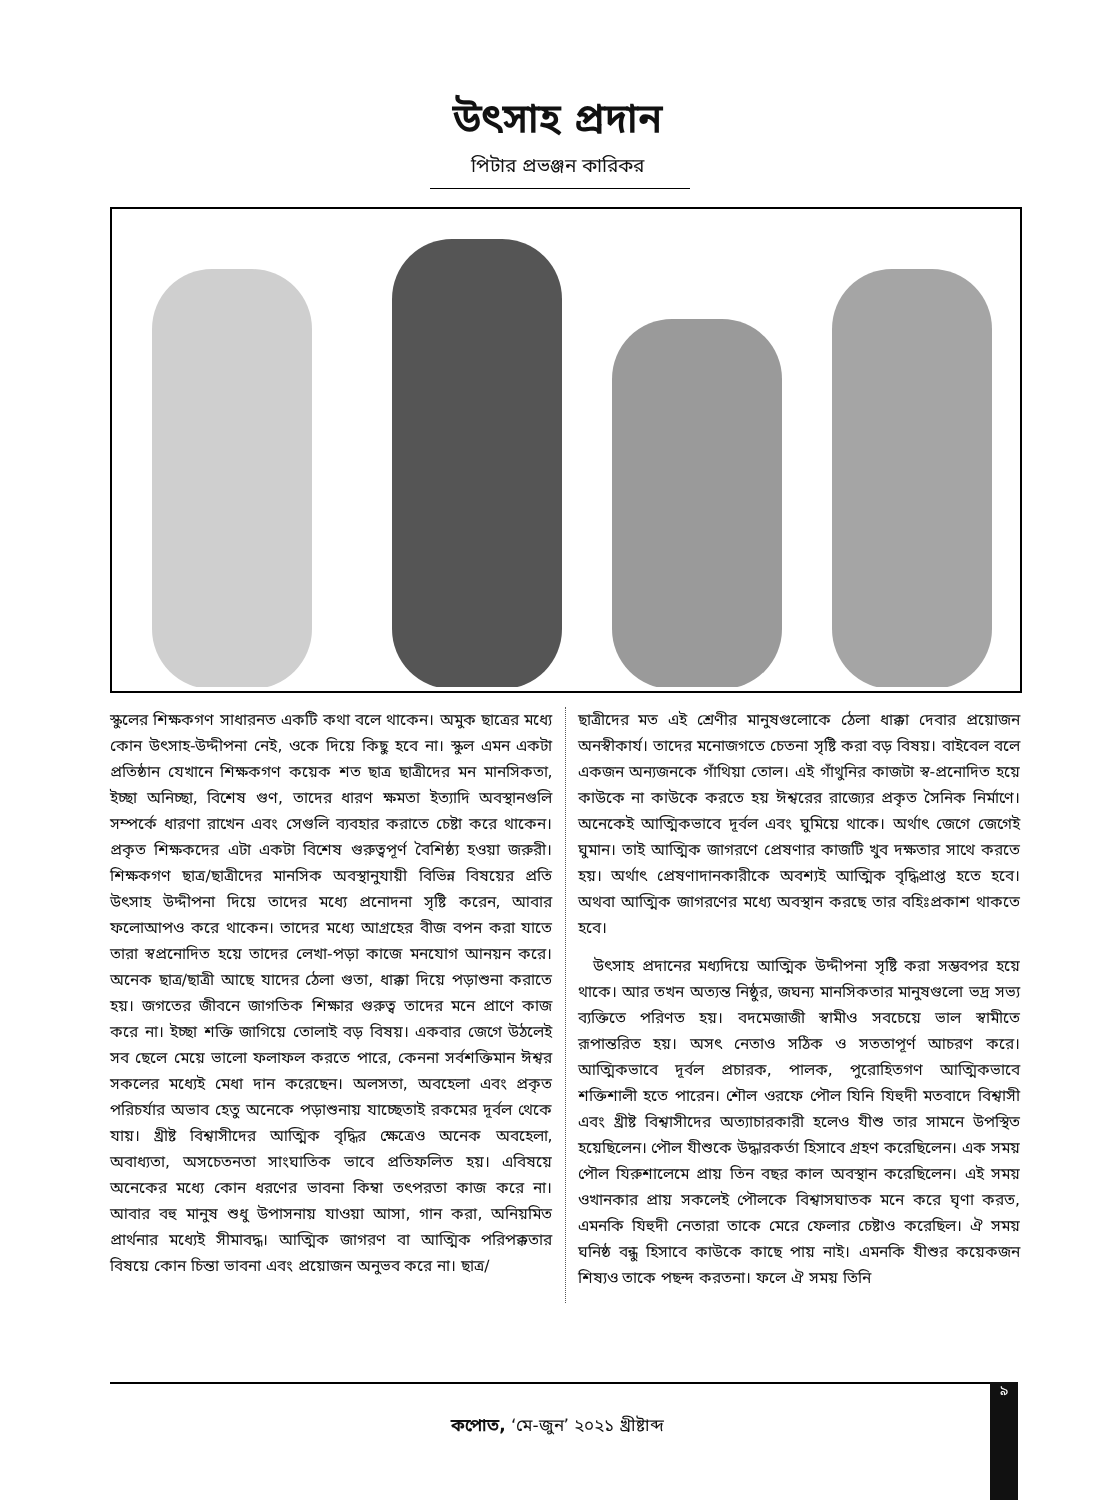উৎসাহ প্রদান
পিটার প্রভঞ্জন কারিকর
স্কুলের শিক্ষকগণ সাধারনত একটি কথা বলে থাকেন। অমুক ছাত্রের মধ্যে কোন উৎসাহ-উদ্দীপনা নেই, ওকে দিয়ে কিছু হবে না। স্কুল এমন একটা প্রতিষ্ঠান যেখানে শিক্ষকগণ কয়েক শত ছাত্র ছাত্রীদের মন মানসিকতা, ইচ্ছা অনিচ্ছা, বিশেষ গুণ, তাদের ধারণ ক্ষমতা ইত্যাদি অবস্থানগুলি সম্পর্কে ধারণা রাখেন এবং সেগুলি ব্যবহার করাতে চেষ্টা করে থাকেন। প্রকৃত শিক্ষকদের এটা একটা বিশেষ গুরুত্বপূর্ণ বৈশিষ্ঠ্য হওয়া জরুরী। শিক্ষকগণ ছাত্র/ছাত্রীদের মানসিক অবস্থানুযায়ী বিভিন্ন বিষয়ের প্রতি উৎসাহ উদ্দীপনা দিয়ে তাদের মধ্যে প্রনোদনা সৃষ্টি করেন, আবার ফলোআপও করে থাকেন। তাদের মধ্যে আগ্রহের বীজ বপন করা যাতে তারা স্বপ্রনোদিত হয়ে তাদের লেখা-পড়া কাজে মনযোগ আনয়ন করে। অনেক ছাত্র/ছাত্রী আছে যাদের ঠেলা গুতা, ধাক্কা দিয়ে পড়াশুনা করাতে হয়। জগতের জীবনে জাগতিক শিক্ষার গুরুত্ব তাদের মনে প্রাণে কাজ করে না। ইচ্ছা শক্তি জাগিয়ে তোলাই বড় বিষয়। একবার জেগে উঠলেই সব ছেলে মেয়ে ভালো ফলাফল করতে পারে, কেননা সর্বশক্তিমান ঈশ্বর সকলের মধ্যেই মেধা দান করেছেন। অলসতা, অবহেলা এবং প্রকৃত পরিচর্যার অভাব হেতু অনেকে পড়াশুনায় যাচ্ছেতাই রকমের দূর্বল থেকে যায়। খ্রীষ্ট বিশ্বাসীদের আত্মিক বৃদ্ধির ক্ষেত্রেও অনেক অবহেলা, অবাধ্যতা, অসচেতনতা সাংঘাতিক ভাবে প্রতিফলিত হয়। এবিষয়ে অনেকের মধ্যে কোন ধরণের ভাবনা কিম্বা তৎপরতা কাজ করে না। আবার বহু মানুষ শুধু উপাসনায় যাওয়া আসা, গান করা, অনিয়মিত প্রার্থনার মধ্যেই সীমাবদ্ধ। আত্মিক জাগরণ বা আত্মিক পরিপক্কতার বিষয়ে কোন চিন্তা ভাবনা এবং প্রয়োজন অনুভব করে না। ছাত্র/
ছাত্রীদের মত এই শ্রেণীর মানুষগুলোকে ঠেলা ধাক্কা দেবার প্রয়োজন অনস্বীকার্য। তাদের মনোজগতে চেতনা সৃষ্টি করা বড় বিষয়। বাইবেল বলে একজন অন্যজনকে গাঁথিয়া তোল। এই গাঁথুনির কাজটা স্ব-প্রনোদিত হয়ে কাউকে না কাউকে করতে হয় ঈশ্বরের রাজ্যের প্রকৃত সৈনিক নির্মাণে। অনেকেই আত্মিকভাবে দূর্বল এবং ঘুমিয়ে থাকে। অর্থাৎ জেগে জেগেই ঘুমান। তাই আত্মিক জাগরণে প্রেষণার কাজটি খুব দক্ষতার সাথে করতে হয়। অর্থাৎ প্রেষণাদানকারীকে অবশ্যই আত্মিক বৃদ্ধিপ্রাপ্ত হতে হবে। অথবা আত্মিক জাগরণের মধ্যে অবস্থান করছে তার বহিঃপ্রকাশ থাকতে হবে।
উৎসাহ প্রদানের মধ্যদিয়ে আত্মিক উদ্দীপনা সৃষ্টি করা সম্ভবপর হয়ে থাকে। আর তখন অত্যন্ত নিষ্ঠুর, জঘন্য মানসিকতার মানুষগুলো ভদ্র সভ্য ব্যক্তিতে পরিণত হয়। বদমেজাজী স্বামীও সবচেয়ে ভাল স্বামীতে রূপান্তরিত হয়। অসৎ নেতাও সঠিক ও সততাপূর্ণ আচরণ করে। আত্মিকভাবে দূর্বল প্রচারক, পালক, পুরোহিতগণ আত্মিকভাবে শক্তিশালী হতে পারেন। শৌল ওরফে পৌল যিনি যিহুদী মতবাদে বিশ্বাসী এবং খ্রীষ্ট বিশ্বাসীদের অত্যাচারকারী হলেও যীশু তার সামনে উপস্থিত হয়েছিলেন। পৌল যীশুকে উদ্ধারকর্তা হিসাবে গ্রহণ করেছিলেন। এক সময় পৌল যিরুশালেমে প্রায় তিন বছর কাল অবস্থান করেছিলেন। এই সময় ওখানকার প্রায় সকলেই পৌলকে বিশ্বাসঘাতক মনে করে ঘৃণা করত, এমনকি যিহুদী নেতারা তাকে মেরে ফেলার চেষ্টাও করেছিল। ঐ সময় ঘনিষ্ঠ বন্ধু হিসাবে কাউকে কাছে পায় নাই। এমনকি যীশুর কয়েকজন শিষ্যও তাকে পছন্দ করতনা। ফলে ঐ সময় তিনি
৯
কপোত, ‘মে-জুন’ ২০২১ খ্রীষ্টাব্দ